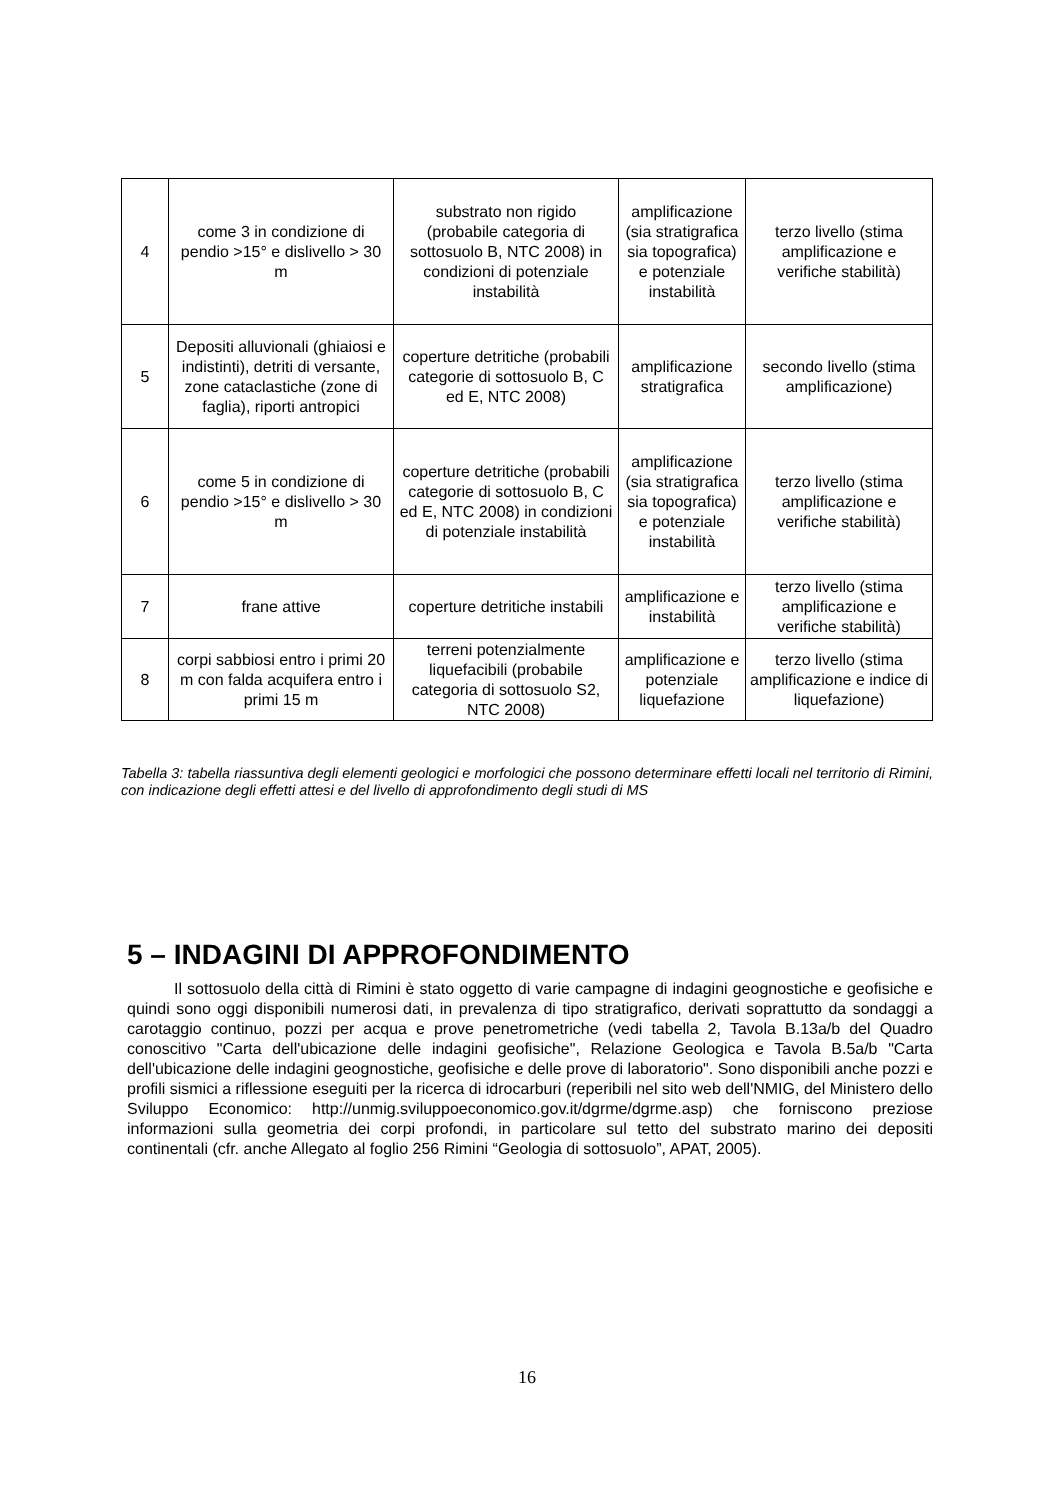| 4 | come 3 in condizione di pendio >15° e dislivello > 30 m | substrato non rigido (probabile categoria di sottosuolo B, NTC 2008) in condizioni di potenziale instabilità | amplificazione (sia stratigrafica sia topografica) e potenziale instabilità | terzo livello (stima amplificazione e verifiche stabilità) |
| 5 | Depositi alluvionali (ghiaiosi e indistinti), detriti di versante, zone cataclastiche (zone di faglia), riporti antropici | coperture detritiche (probabili categorie di sottosuolo B, C ed E, NTC 2008) | amplificazione stratigrafica | secondo livello (stima amplificazione) |
| 6 | come 5 in condizione di pendio >15° e dislivello > 30 m | coperture detritiche (probabili categorie di sottosuolo B, C ed E, NTC 2008) in condizioni di potenziale instabilità | amplificazione (sia stratigrafica sia topografica) e potenziale instabilità | terzo livello (stima amplificazione e verifiche stabilità) |
| 7 | frane attive | coperture detritiche instabili | amplificazione e instabilità | terzo livello (stima amplificazione e verifiche stabilità) |
| 8 | corpi sabbiosi entro i primi 20 m con falda acquifera entro i primi 15 m | terreni potenzialmente liquefacibili (probabile categoria di sottosuolo S2, NTC 2008) | amplificazione e potenziale liquefazione | terzo livello (stima amplificazione e indice di liquefazione) |
Tabella 3: tabella riassuntiva degli elementi geologici e morfologici che possono determinare effetti locali nel territorio di Rimini, con indicazione degli effetti attesi e del livello di approfondimento degli studi di MS
5 – INDAGINI DI APPROFONDIMENTO
Il sottosuolo della città di Rimini è stato oggetto di varie campagne di indagini geognostiche e geofisiche e quindi sono oggi disponibili numerosi dati, in prevalenza di tipo stratigrafico, derivati soprattutto da sondaggi a carotaggio continuo, pozzi per acqua e prove penetrometriche (vedi tabella 2, Tavola B.13a/b del Quadro conoscitivo "Carta dell'ubicazione delle indagini geofisiche", Relazione Geologica e Tavola B.5a/b "Carta dell'ubicazione delle indagini geognostiche, geofisiche e delle prove di laboratorio". Sono disponibili anche pozzi e profili sismici a riflessione eseguiti per la ricerca di idrocarburi (reperibili nel sito web dell'NMIG, del Ministero dello Sviluppo Economico: http://unmig.sviluppoeconomico.gov.it/dgrme/dgrme.asp) che forniscono preziose informazioni sulla geometria dei corpi profondi, in particolare sul tetto del substrato marino dei depositi continentali (cfr. anche Allegato al foglio 256 Rimini “Geologia di sottosuolo”, APAT, 2005).
16